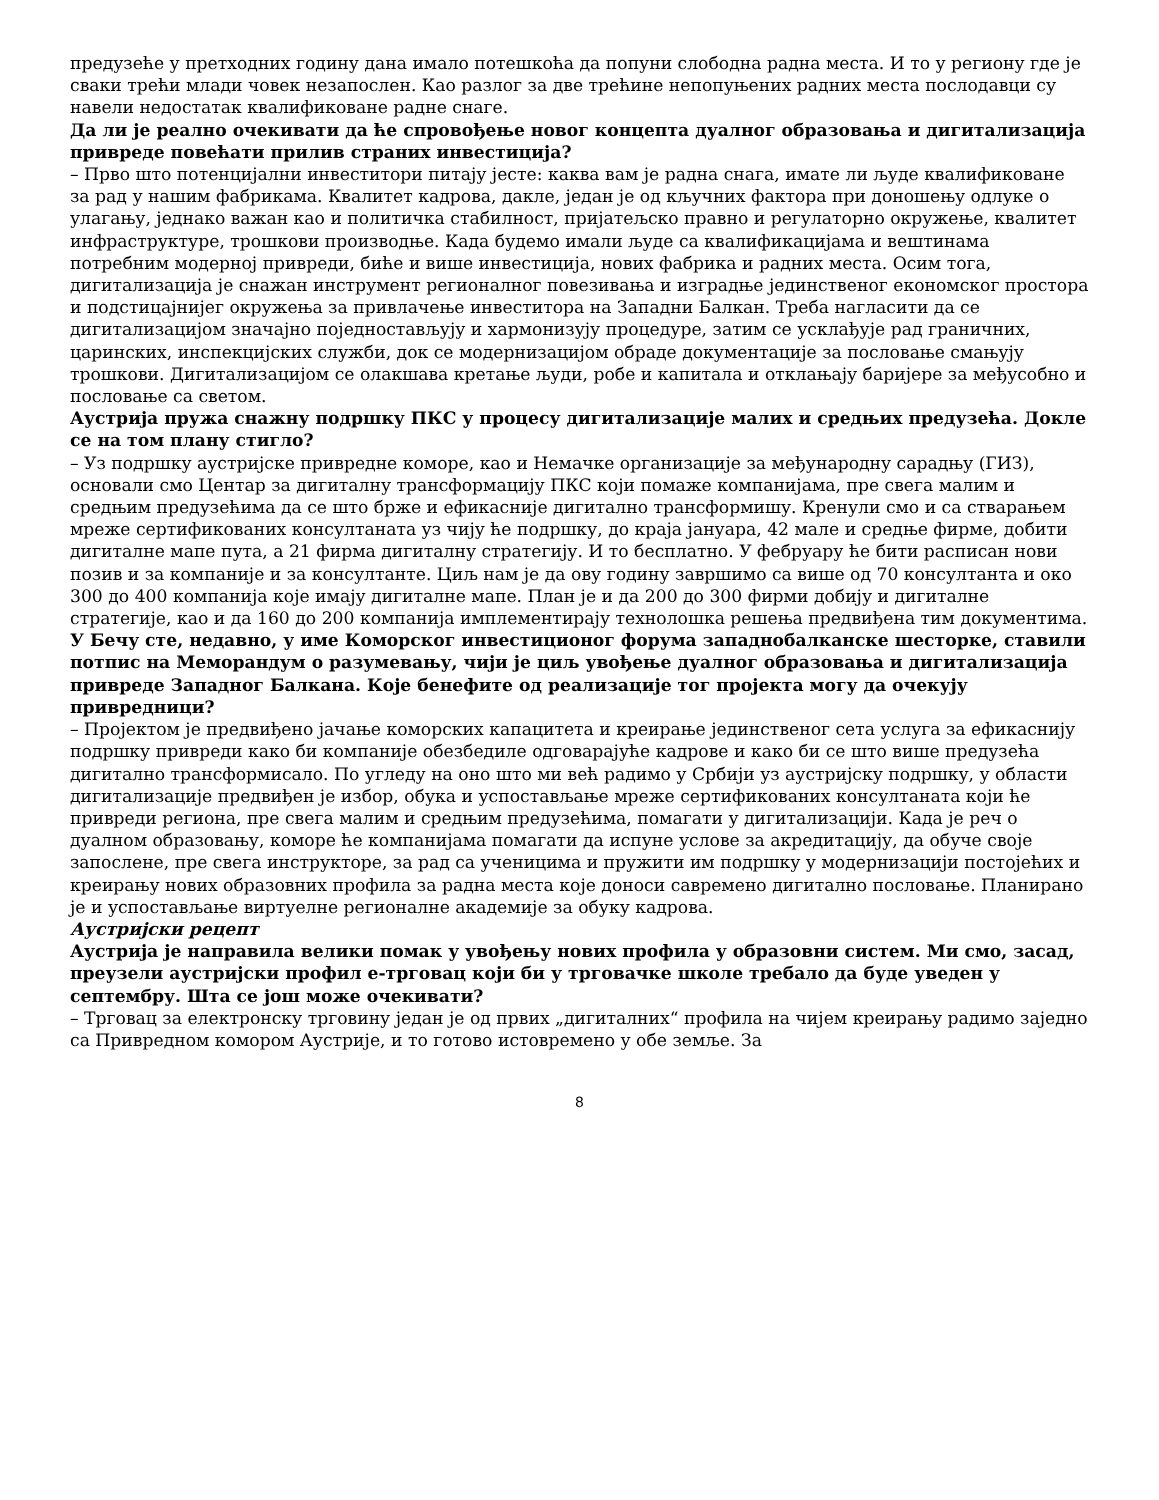предузеће у претходних годину дана имало потешкоћа да попуни слободна радна места. И то у региону где је сваки трећи млади човек незапослен. Као разлог за две трећине непопуњених радних места послодавци су навели недостатак квалификоване радне снаге.
Да ли је реално очекивати да ће спровођење новог концепта дуалног образовања и дигитализација привреде повећати прилив страних инвестиција?
– Прво што потенцијални инвеститори питају јесте: каква вам је радна снага, имате ли људе квалификоване за рад у нашим фабрикама. Квалитет кадрова, дакле, један је од кључних фактора при доношењу одлуке о улагању, једнако важан као и политичка стабилност, пријатељско правно и регулаторно окружење, квалитет инфраструктуре, трошкови производње. Када будемо имали људе са квалификацијама и вештинама потребним модерној привреди, биће и више инвестиција, нових фабрика и радних места. Осим тога, дигитализација је снажан инструмент регионалног повезивања и изградње јединственог економског простора и подстицајнијег окружења за привлачење инвеститора на Западни Балкан. Треба нагласити да се дигитализацијом значајно поједностављују и хармонизују процедуре, затим се усклађује рад граничних, царинских, инспекцијских служби, док се модернизацијом обраде документације за пословање смањују трошкови. Дигитализацијом се олакшава кретање људи, робе и капитала и отклањају баријере за међусобно и пословање са светом.
Аустрија пружа снажну подршку ПКС у процесу дигитализације малих и средњих предузећа. Докле се на том плану стигло?
– Уз подршку аустријске привредне коморе, као и Немачке организације за међународну сарадњу (ГИЗ), основали смо Центар за дигиталну трансформацију ПКС који помаже компанијама, пре свега малим и средњим предузећима да се што брже и ефикасније дигитално трансформишу. Кренули смо и са стварањем мреже сертификованих консултаната уз чију ће подршку, до краја јануара, 42 мале и средње фирме, добити дигиталне мапе пута, а 21 фирма дигиталну стратегију. И то бесплатно. У фебруару ће бити расписан нови позив и за компаније и за консултанте. Циљ нам је да ову годину завршимо са више од 70 консултанта и око 300 до 400 компанија које имају дигиталне мапе. План је и да 200 до 300 фирми добију и дигиталне стратегије, као и да 160 до 200 компанија имплементирају технолошка решења предвиђена тим документима.
У Бечу сте, недавно, у име Коморског инвестиционог форума западнобалканске шесторке, ставили потпис на Меморандум о разумевању, чији је циљ увођење дуалног образовања и дигитализација привреде Западног Балкана. Које бенефите од реализације тог пројекта могу да очекују привредници?
– Пројектом је предвиђено јачање коморских капацитета и креирање јединственог сета услуга за ефикаснију подршку привреди како би компаније обезбедиле одговарајуће кадрове и како би се што више предузећа дигитално трансформисало. По угледу на оно што ми већ радимо у Србији уз аустријску подршку, у области дигитализације предвиђен је избор, обука и успостављање мреже сертификованих консултаната који ће привреди региона, пре свега малим и средњим предузећима, помагати у дигитализацији. Када је реч о дуалном образовању, коморе ће компанијама помагати да испуне услове за акредитацију, да обуче своје запослене, пре свега инструкторе, за рад са ученицима и пружити им подршку у модернизацији постојећих и креирању нових образовних профила за радна места које доноси савремено дигитално пословање. Планирано је и успостављање виртуелне регионалне академије за обуку кадрова.
Аустријски рецепт
Аустрија је направила велики помак у увођењу нових профила у образовни систем. Ми смо, засад, преузели аустријски профил е-трговац који би у трговачке школе требало да буде уведен у септембру. Шта се још може очекивати?
– Трговац за електронску трговину један је од првих „дигиталних“ профила на чијем креирању радимо заједно са Привредном комором Аустрије, и то готово истовремено у обе земље. За
8